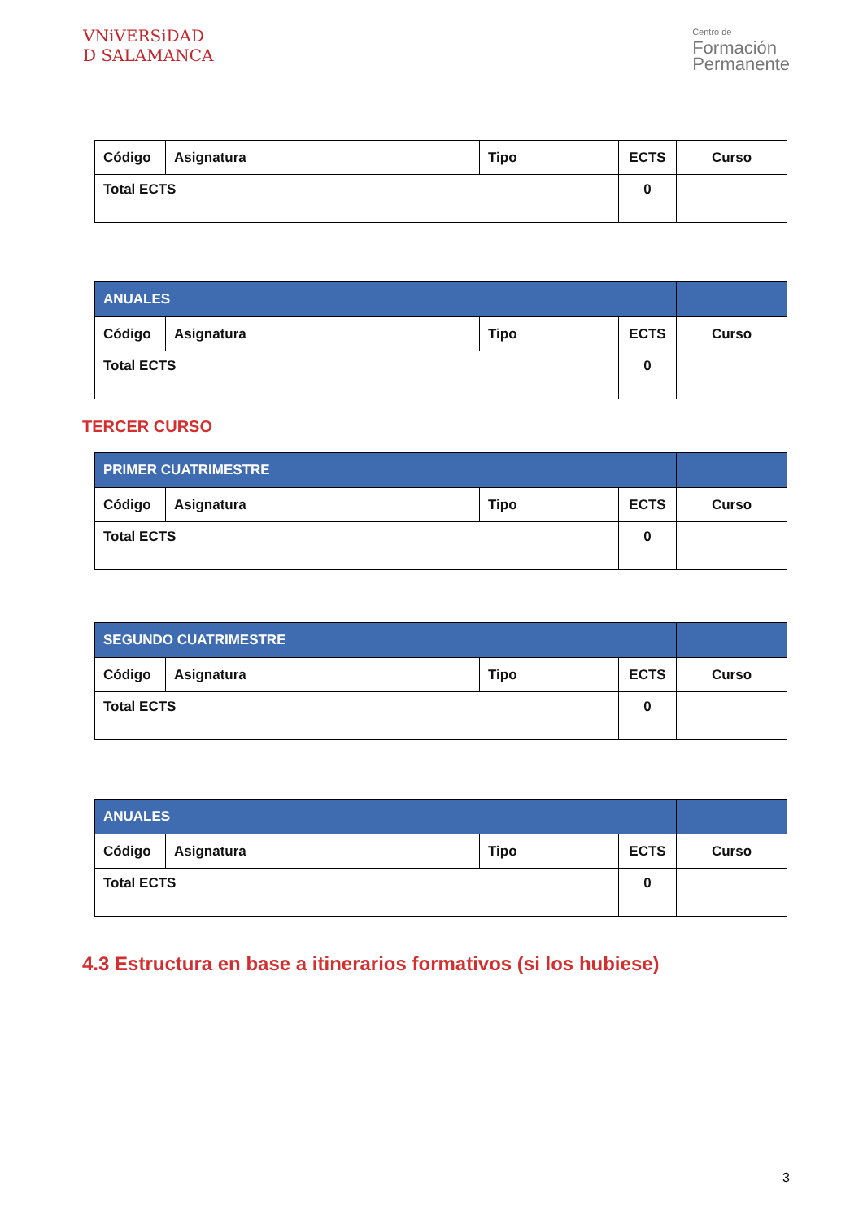VNiVERSiDAD
D SALAMANCA
Centro de
Formación
Permanente
| Código | Asignatura | Tipo | ECTS | Curso |
| Total ECTS | | | 0 | |
| ANUALES | | | | |
| Código | Asignatura | Tipo | ECTS | Curso |
| Total ECTS | | | 0 | |
TERCER CURSO
| PRIMER CUATRIMESTRE | | | | |
| Código | Asignatura | Tipo | ECTS | Curso |
| Total ECTS | | | 0 | |
| SEGUNDO CUATRIMESTRE | | | | |
| Código | Asignatura | Tipo | ECTS | Curso |
| Total ECTS | | | 0 | |
| ANUALES | | | | |
| Código | Asignatura | Tipo | ECTS | Curso |
| Total ECTS | | | 0 | |
4.3 Estructura en base a itinerarios formativos (si los hubiese)
3